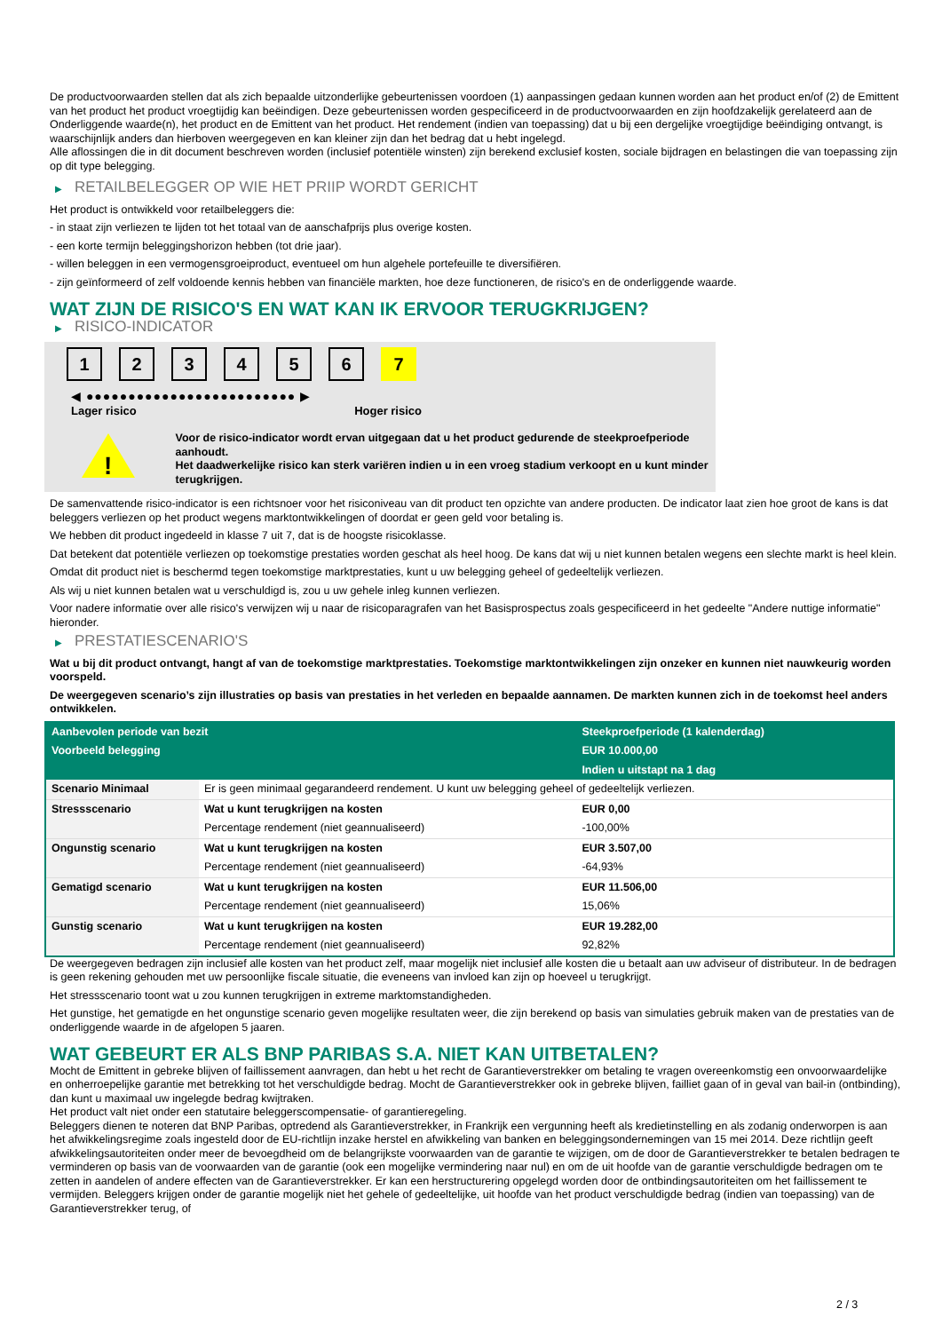De productvoorwaarden stellen dat als zich bepaalde uitzonderlijke gebeurtenissen voordoen (1) aanpassingen gedaan kunnen worden aan het product en/of (2) de Emittent van het product het product vroegtijdig kan beëindigen. Deze gebeurtenissen worden gespecificeerd in de productvoorwaarden en zijn hoofdzakelijk gerelateerd aan de Onderliggende waarde(n), het product en de Emittent van het product. Het rendement (indien van toepassing) dat u bij een dergelijke vroegtijdige beëindiging ontvangt, is waarschijnlijk anders dan hierboven weergegeven en kan kleiner zijn dan het bedrag dat u hebt ingelegd.
Alle aflossingen die in dit document beschreven worden (inclusief potentiële winsten) zijn berekend exclusief kosten, sociale bijdragen en belastingen die van toepassing zijn op dit type belegging.
▶ RETAILBELEGGER OP WIE HET PRIIP WORDT GERICHT
Het product is ontwikkeld voor retailbeleggers die:
- in staat zijn verliezen te lijden tot het totaal van de aanschafprijs plus overige kosten.
- een korte termijn beleggingshorizon hebben (tot drie jaar).
- willen beleggen in een vermogensgroeiproduct, eventueel om hun algehele portefeuille te diversifiëren.
- zijn geïnformeerd of zelf voldoende kennis hebben van financiële markten, hoe deze functioneren, de risico's en de onderliggende waarde.
WAT ZIJN DE RISICO'S EN WAT KAN IK ERVOOR TERUGKRIJGEN?
▶ RISICO-INDICATOR
1 2 3 4 5 6 7
◀ ●●●●●●●●●●●●●●●●●●●●●●●●● ▶
Lager risico Hoger risico
!
Voor de risico-indicator wordt ervan uitgegaan dat u het product gedurende de steekproefperiode aanhoudt.
Het daadwerkelijke risico kan sterk variëren indien u in een vroeg stadium verkoopt en u kunt minder terugkrijgen.
De samenvattende risico-indicator is een richtsnoer voor het risiconiveau van dit product ten opzichte van andere producten. De indicator laat zien hoe groot de kans is dat beleggers verliezen op het product wegens marktontwikkelingen of doordat er geen geld voor betaling is.
We hebben dit product ingedeeld in klasse 7 uit 7, dat is de hoogste risicoklasse.
Dat betekent dat potentiële verliezen op toekomstige prestaties worden geschat als heel hoog. De kans dat wij u niet kunnen betalen wegens een slechte markt is heel klein.
Omdat dit product niet is beschermd tegen toekomstige marktprestaties, kunt u uw belegging geheel of gedeeltelijk verliezen.
Als wij u niet kunnen betalen wat u verschuldigd is, zou u uw gehele inleg kunnen verliezen.
Voor nadere informatie over alle risico's verwijzen wij u naar de risicoparagrafen van het Basisprospectus zoals gespecificeerd in het gedeelte "Andere nuttige informatie" hieronder.
▶ PRESTATIESCENARIO'S
Wat u bij dit product ontvangt, hangt af van de toekomstige marktprestaties. Toekomstige marktontwikkelingen zijn onzeker en kunnen niet nauwkeurig worden voorspeld.
De weergegeven scenario’s zijn illustraties op basis van prestaties in het verleden en bepaalde aannamen. De markten kunnen zich in de toekomst heel anders ontwikkelen.
| Aanbevolen periode van bezit | | Steekproefperiode (1 kalenderdag) |
| Voorbeeld belegging | | EUR 10.000,00 |
| | | Indien u uitstapt na 1 dag |
| Scenario Minimaal | Er is geen minimaal gegarandeerd rendement. U kunt uw belegging geheel of gedeeltelijk verliezen. | |
| Stressscenario | Wat u kunt terugkrijgen na kosten | EUR 0,00 |
| | Percentage rendement (niet geannualiseerd) | -100,00% |
| Ongunstig scenario | Wat u kunt terugkrijgen na kosten | EUR 3.507,00 |
| | Percentage rendement (niet geannualiseerd) | -64,93% |
| Gematigd scenario | Wat u kunt terugkrijgen na kosten | EUR 11.506,00 |
| | Percentage rendement (niet geannualiseerd) | 15,06% |
| Gunstig scenario | Wat u kunt terugkrijgen na kosten | EUR 19.282,00 |
| | Percentage rendement (niet geannualiseerd) | 92,82% |
De weergegeven bedragen zijn inclusief alle kosten van het product zelf, maar mogelijk niet inclusief alle kosten die u betaalt aan uw adviseur of distributeur. In de bedragen is geen rekening gehouden met uw persoonlijke fiscale situatie, die eveneens van invloed kan zijn op hoeveel u terugkrijgt.
Het stressscenario toont wat u zou kunnen terugkrijgen in extreme marktomstandigheden.
Het gunstige, het gematigde en het ongunstige scenario geven mogelijke resultaten weer, die zijn berekend op basis van simulaties gebruik maken van de prestaties van de onderliggende waarde in de afgelopen 5 jaaren.
WAT GEBEURT ER ALS BNP PARIBAS S.A. NIET KAN UITBETALEN?
Mocht de Emittent in gebreke blijven of faillissement aanvragen, dan hebt u het recht de Garantieverstrekker om betaling te vragen overeenkomstig een onvoorwaardelijke en onherroepelijke garantie met betrekking tot het verschuldigde bedrag. Mocht de Garantieverstrekker ook in gebreke blijven, failliet gaan of in geval van bail-in (ontbinding), dan kunt u maximaal uw ingelegde bedrag kwijtraken.
Het product valt niet onder een statutaire beleggerscompensatie- of garantieregeling.
Beleggers dienen te noteren dat BNP Paribas, optredend als Garantieverstrekker, in Frankrijk een vergunning heeft als kredietinstelling en als zodanig onderworpen is aan het afwikkelingsregime zoals ingesteld door de EU-richtlijn inzake herstel en afwikkeling van banken en beleggingsondernemingen van 15 mei 2014. Deze richtlijn geeft afwikkelingsautoriteiten onder meer de bevoegdheid om de belangrijkste voorwaarden van de garantie te wijzigen, om de door de Garantieverstrekker te betalen bedragen te verminderen op basis van de voorwaarden van de garantie (ook een mogelijke vermindering naar nul) en om de uit hoofde van de garantie verschuldigde bedragen om te zetten in aandelen of andere effecten van de Garantieverstrekker. Er kan een herstructurering opgelegd worden door de ontbindingsautoriteiten om het faillissement te vermijden. Beleggers krijgen onder de garantie mogelijk niet het gehele of gedeeltelijke, uit hoofde van het product verschuldigde bedrag (indien van toepassing) van de Garantieverstrekker terug, of
2 / 3